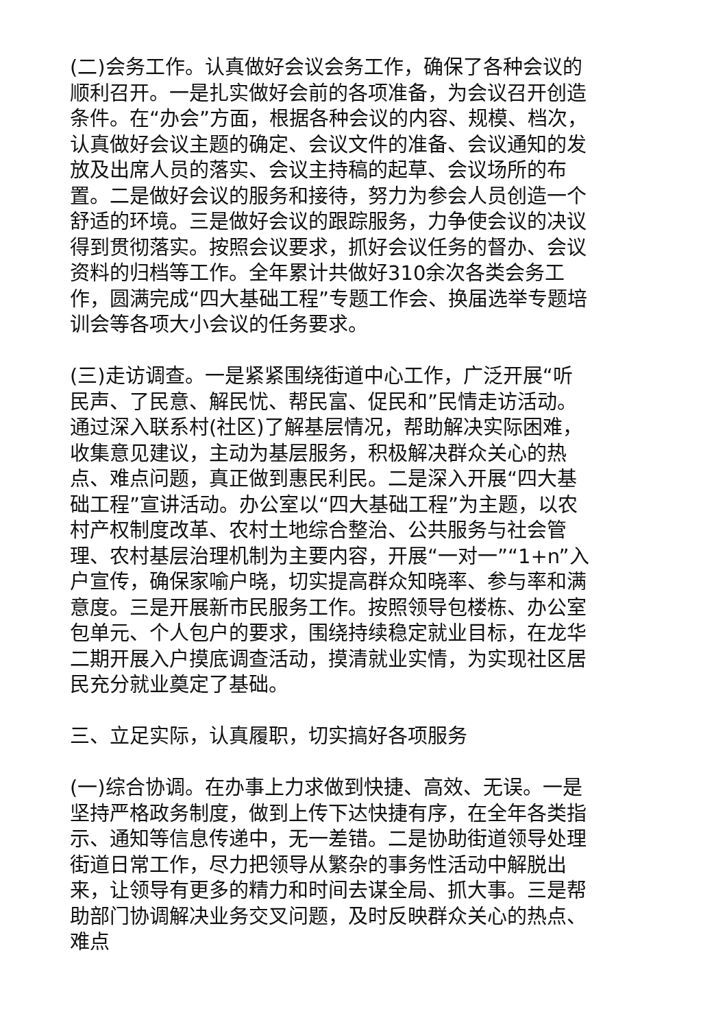(二)会务工作。认真做好会议会务工作，确保了各种会议的顺利召开。一是扎实做好会前的各项准备，为会议召开创造条件。在“办会”方面，根据各种会议的内容、规模、档次，认真做好会议主题的确定、会议文件的准备、会议通知的发放及出席人员的落实、会议主持稿的起草、会议场所的布置。二是做好会议的服务和接待，努力为参会人员创造一个舒适的环境。三是做好会议的跟踪服务，力争使会议的决议得到贯彻落实。按照会议要求，抓好会议任务的督办、会议资料的归档等工作。全年累计共做好310余次各类会务工作，圆满完成“四大基础工程”专题工作会、换届选举专题培训会等各项大小会议的任务要求。
(三)走访调查。一是紧紧围绕街道中心工作，广泛开展“听民声、了民意、解民忧、帮民富、促民和”民情走访活动。通过深入联系村(社区)了解基层情况，帮助解决实际困难，收集意见建议，主动为基层服务，积极解决群众关心的热点、难点问题，真正做到惠民利民。二是深入开展“四大基础工程”宣讲活动。办公室以“四大基础工程”为主题，以农村产权制度改革、农村土地综合整治、公共服务与社会管理、农村基层治理机制为主要内容，开展“一对一”“1+n”入户宣传，确保家喻户晓，切实提高群众知晓率、参与率和满意度。三是开展新市民服务工作。按照领导包楼栋、办公室包单元、个人包户的要求，围绕持续稳定就业目标，在龙华二期开展入户摸底调查活动，摸清就业实情，为实现社区居民充分就业奠定了基础。
三、立足实际，认真履职，切实搞好各项服务
(一)综合协调。在办事上力求做到快捷、高效、无误。一是坚持严格政务制度，做到上传下达快捷有序，在全年各类指示、通知等信息传递中，无一差错。二是协助街道领导处理街道日常工作，尽力把领导从繁杂的事务性活动中解脱出来，让领导有更多的精力和时间去谋全局、抓大事。三是帮助部门协调解决业务交叉问题，及时反映群众关心的热点、难点